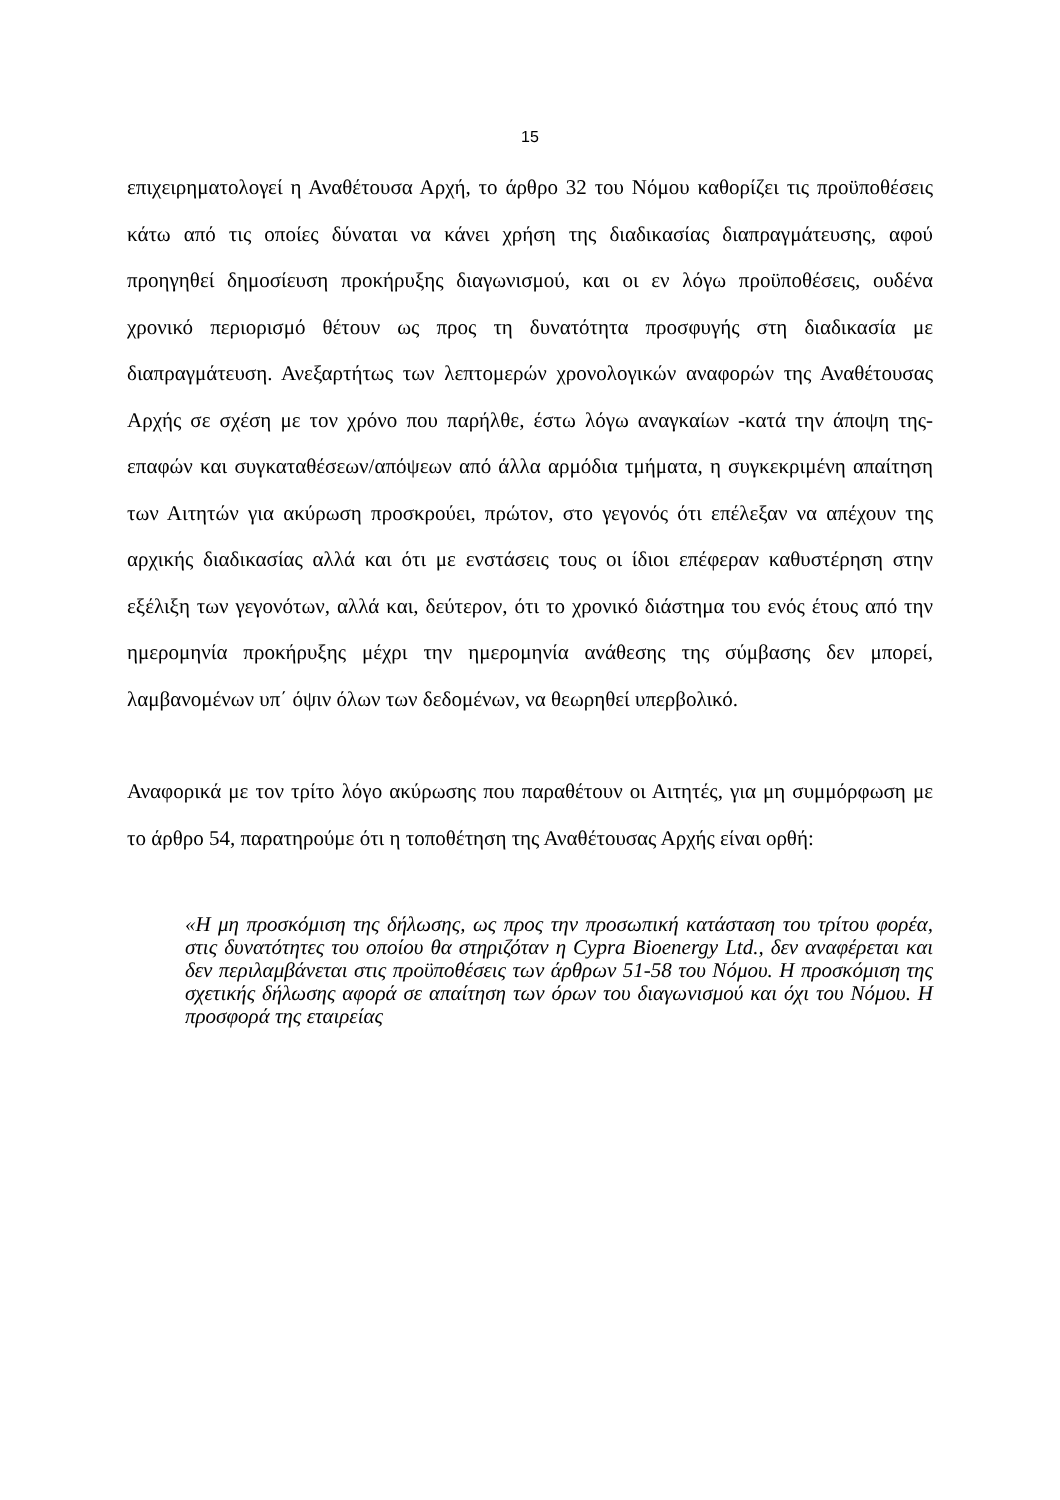15
επιχειρηματολογεί η Αναθέτουσα Αρχή, το άρθρο 32 του Νόμου καθορίζει τις προϋποθέσεις κάτω από τις οποίες δύναται να κάνει χρήση της διαδικασίας διαπραγμάτευσης, αφού προηγηθεί δημοσίευση προκήρυξης διαγωνισμού, και οι εν λόγω προϋποθέσεις, ουδένα χρονικό περιορισμό θέτουν ως προς τη δυνατότητα προσφυγής στη διαδικασία με διαπραγμάτευση. Ανεξαρτήτως των λεπτομερών χρονολογικών αναφορών της Αναθέτουσας Αρχής σε σχέση με τον χρόνο που παρήλθε, έστω λόγω αναγκαίων -κατά την άποψη της- επαφών και συγκαταθέσεων/απόψεων από άλλα αρμόδια τμήματα, η συγκεκριμένη απαίτηση των Αιτητών για ακύρωση προσκρούει, πρώτον, στο γεγονός ότι επέλεξαν να απέχουν της αρχικής διαδικασίας αλλά και ότι με ενστάσεις τους οι ίδιοι επέφεραν καθυστέρηση στην εξέλιξη των γεγονότων, αλλά και, δεύτερον, ότι το χρονικό διάστημα του ενός έτους από την ημερομηνία προκήρυξης μέχρι την ημερομηνία ανάθεσης της σύμβασης δεν μπορεί, λαμβανομένων υπ΄ όψιν όλων των δεδομένων, να θεωρηθεί υπερβολικό.
Αναφορικά με τον τρίτο λόγο ακύρωσης που παραθέτουν οι Αιτητές, για μη συμμόρφωση με το άρθρο 54, παρατηρούμε ότι η τοποθέτηση της Αναθέτουσας Αρχής είναι ορθή:
«Η μη προσκόμιση της δήλωσης, ως προς την προσωπική κατάσταση του τρίτου φορέα, στις δυνατότητες του οποίου θα στηριζόταν η Cypra Bioenergy Ltd., δεν αναφέρεται και δεν περιλαμβάνεται στις προϋποθέσεις των άρθρων 51-58 του Νόμου. Η προσκόμιση της σχετικής δήλωσης αφορά σε απαίτηση των όρων του διαγωνισμού και όχι του Νόμου. Η προσφορά της εταιρείας